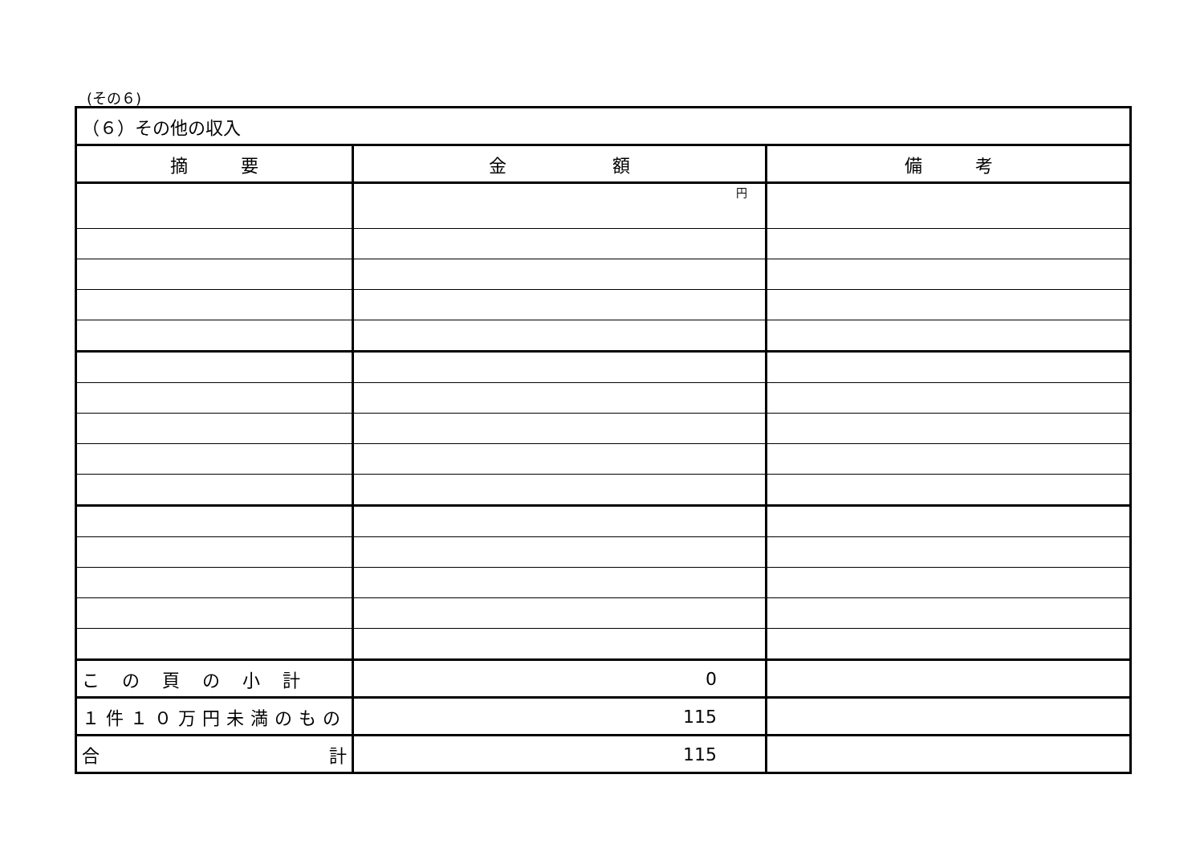(その６)
| （６）その他の収入 | | |
| 摘 要 | 金 額 | 備 考 |
| | 円 | |
| この頁の小計 | 0 | |
| １件１０万円未満のもの | 115 | |
| 合 計 | 115 | |